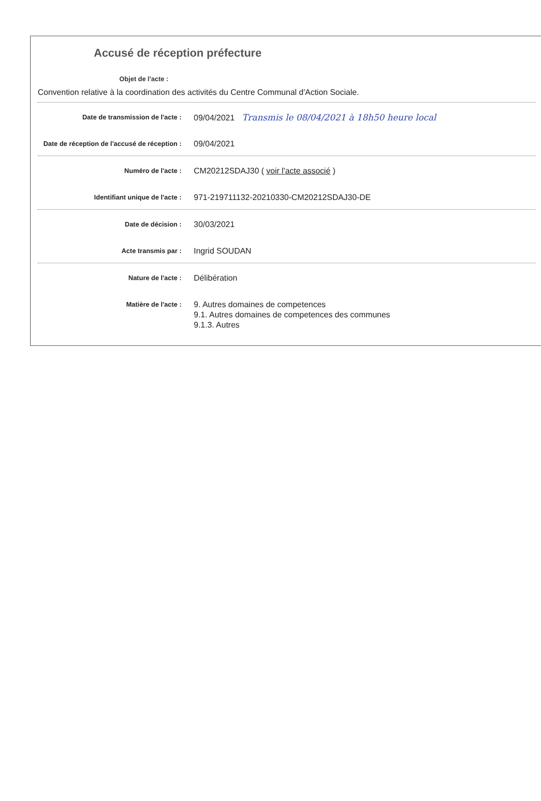Accusé de réception préfecture
Objet de l'acte :
Convention relative à la coordination des activités du Centre Communal d'Action Sociale.
Date de transmission de l'acte :
09/04/2021 Transmis le 08/04/2021 à 18h50 heure local
Date de réception de l'accusé de réception :
09/04/2021
Numéro de l'acte :
CM20212SDAJ30 ( voir l'acte associé )
Identifiant unique de l'acte :
971-219711132-20210330-CM20212SDAJ30-DE
Date de décision :
30/03/2021
Acte transmis par :
Ingrid SOUDAN
Nature de l'acte :
Délibération
Matière de l'acte :
9. Autres domaines de competences
9.1. Autres domaines de competences des communes
9.1.3. Autres